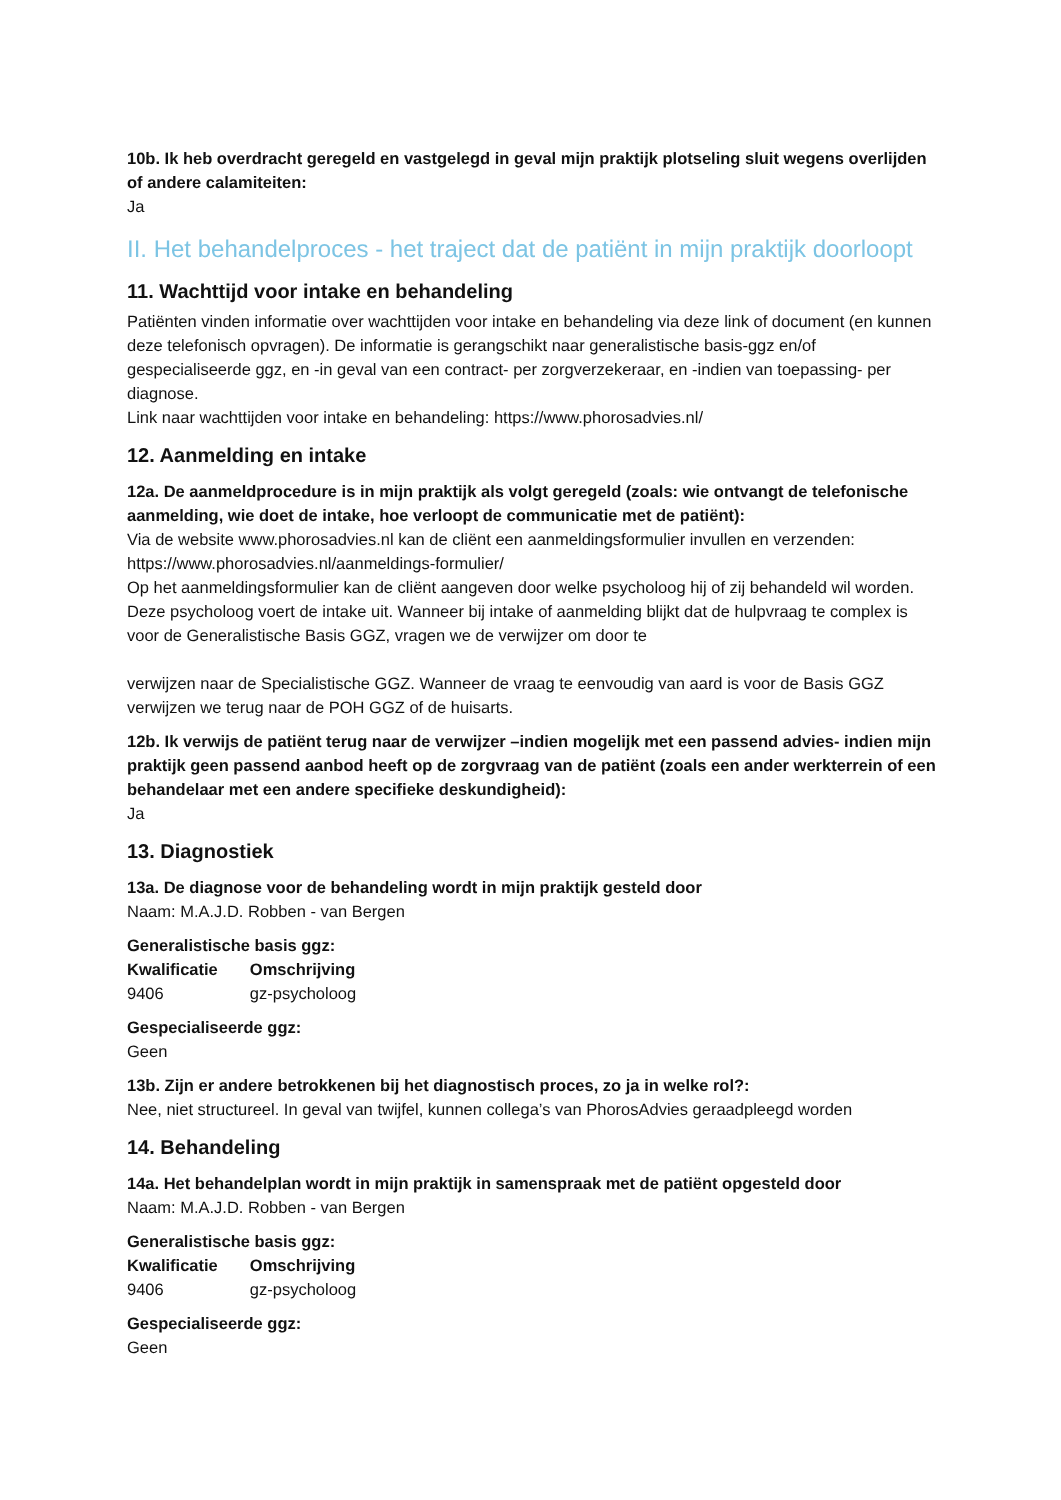10b. Ik heb overdracht geregeld en vastgelegd in geval mijn praktijk plotseling sluit wegens overlijden of andere calamiteiten:
Ja
II. Het behandelproces - het traject dat de patiënt in mijn praktijk doorloopt
11. Wachttijd voor intake en behandeling
Patiënten vinden informatie over wachttijden voor intake en behandeling via deze link of document (en kunnen deze telefonisch opvragen). De informatie is gerangschikt naar generalistische basis-ggz en/of gespecialiseerde ggz, en -in geval van een contract- per zorgverzekeraar, en -indien van toepassing- per diagnose.
Link naar wachttijden voor intake en behandeling: https://www.phorosadvies.nl/
12. Aanmelding en intake
12a. De aanmeldprocedure is in mijn praktijk als volgt geregeld (zoals: wie ontvangt de telefonische aanmelding, wie doet de intake, hoe verloopt de communicatie met de patiënt):
Via de website www.phorosadvies.nl kan de cliënt een aanmeldingsformulier invullen en verzenden: https://www.phorosadvies.nl/aanmeldings-formulier/
Op het aanmeldingsformulier kan de cliënt aangeven door welke psycholoog hij of zij behandeld wil worden. Deze psycholoog voert de intake uit. Wanneer bij intake of aanmelding blijkt dat de hulpvraag te complex is voor de Generalistische Basis GGZ, vragen we de verwijzer om door te
verwijzen naar de Specialistische GGZ. Wanneer de vraag te eenvoudig van aard is voor de Basis GGZ verwijzen we terug naar de POH GGZ of de huisarts.
12b. Ik verwijs de patiënt terug naar de verwijzer –indien mogelijk met een passend advies- indien mijn praktijk geen passend aanbod heeft op de zorgvraag van de patiënt (zoals een ander werkterrein of een behandelaar met een andere specifieke deskundigheid):
Ja
13. Diagnostiek
13a. De diagnose voor de behandeling wordt in mijn praktijk gesteld door
Naam: M.A.J.D. Robben - van Bergen
Generalistische basis ggz:
| Kwalificatie | Omschrijving |
| --- | --- |
| 9406 | gz-psycholoog |
Gespecialiseerde ggz:
Geen
13b. Zijn er andere betrokkenen bij het diagnostisch proces, zo ja in welke rol?:
Nee, niet structureel. In geval van twijfel, kunnen collega’s van PhorosAdvies geraadpleegd worden
14. Behandeling
14a. Het behandelplan wordt in mijn praktijk in samenspraak met de patiënt opgesteld door
Naam: M.A.J.D. Robben - van Bergen
Generalistische basis ggz:
| Kwalificatie | Omschrijving |
| --- | --- |
| 9406 | gz-psycholoog |
Gespecialiseerde ggz:
Geen